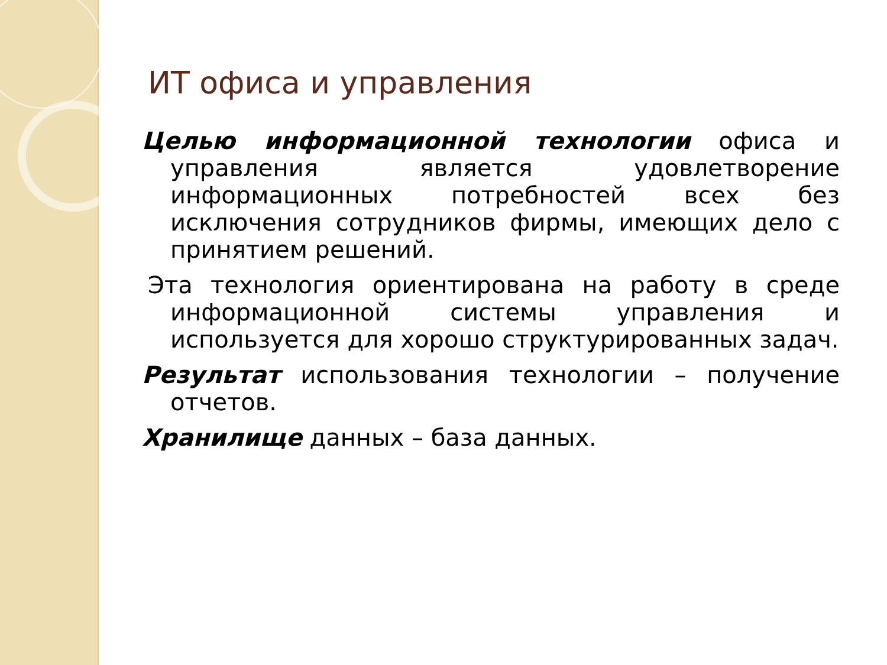ИТ офиса и управления
Целью информационной технологии офиса и управления является удовлетворение информационных потребностей всех без исключения сотрудников фирмы, имеющих дело с принятием решений.
Эта технология ориентирована на работу в среде информационной системы управления и используется для хорошо структурированных задач.
Результат использования технологии – получение отчетов.
Хранилище данных – база данных.